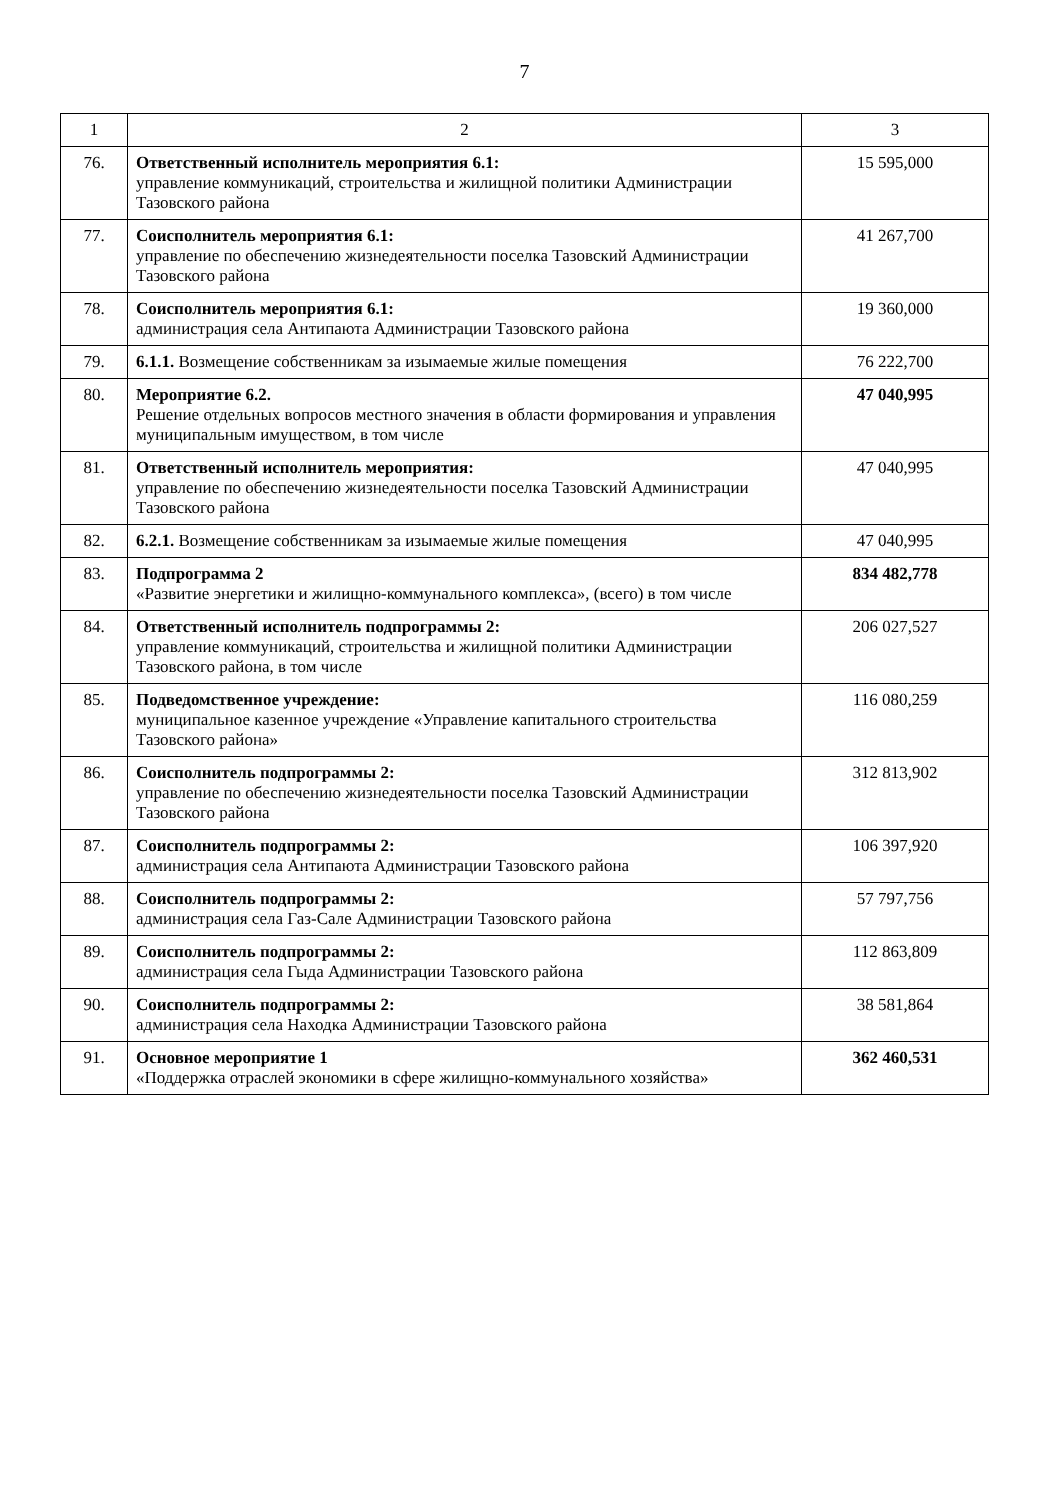7
| 1 | 2 | 3 |
| --- | --- | --- |
| 76. | Ответственный исполнитель мероприятия 6.1: управление коммуникаций, строительства и жилищной политики Администрации Тазовского района | 15 595,000 |
| 77. | Соисполнитель мероприятия 6.1: управление по обеспечению жизнедеятельности поселка Тазовский Администрации Тазовского района | 41 267,700 |
| 78. | Соисполнитель мероприятия 6.1: администрация села Антипаюта Администрации Тазовского района | 19 360,000 |
| 79. | 6.1.1. Возмещение собственникам за изымаемые жилые помещения | 76 222,700 |
| 80. | Мероприятие 6.2. Решение отдельных вопросов местного значения в области формирования и управления муниципальным имуществом, в том числе | 47 040,995 |
| 81. | Ответственный исполнитель мероприятия: управление по обеспечению жизнедеятельности поселка Тазовский Администрации Тазовского района | 47 040,995 |
| 82. | 6.2.1. Возмещение собственникам за изымаемые жилые помещения | 47 040,995 |
| 83. | Подпрограмма 2 «Развитие энергетики и жилищно-коммунального комплекса», (всего) в том числе | 834 482,778 |
| 84. | Ответственный исполнитель подпрограммы 2: управление коммуникаций, строительства и жилищной политики Администрации Тазовского района, в том числе | 206 027,527 |
| 85. | Подведомственное учреждение: муниципальное казенное учреждение «Управление капитального строительства Тазовского района» | 116 080,259 |
| 86. | Соисполнитель подпрограммы 2: управление по обеспечению жизнедеятельности поселка Тазовский Администрации Тазовского района | 312 813,902 |
| 87. | Соисполнитель подпрограммы 2: администрация села Антипаюта Администрации Тазовского района | 106 397,920 |
| 88. | Соисполнитель подпрограммы 2: администрация села Газ-Сале Администрации Тазовского района | 57 797,756 |
| 89. | Соисполнитель подпрограммы 2: администрация села Гыда Администрации Тазовского района | 112 863,809 |
| 90. | Соисполнитель подпрограммы 2: администрация села Находка Администрации Тазовского района | 38 581,864 |
| 91. | Основное мероприятие 1 «Поддержка отраслей экономики в сфере жилищно-коммунального хозяйства» | 362 460,531 |